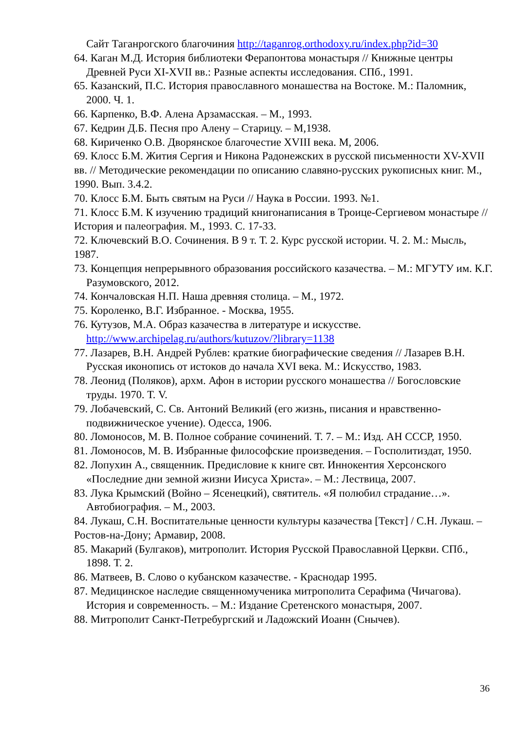Сайт Таганрогского благочиния http://taganrog.orthodoxy.ru/index.php?id=30
64. Каган М.Д. История библиотеки Ферапонтова монастыря // Книжные центры Древней Руси XI-XVII вв.: Разные аспекты исследования. СПб., 1991.
65. Казанский, П.С. История православного монашества на Востоке. М.: Паломник, 2000. Ч. 1.
66. Карпенко, В.Ф. Алена Арзамасская. – М., 1993.
67. Кедрин Д.Б. Песня про Алену – Старицу. – М,1938.
68. Кириченко О.В. Дворянское благочестие XVIII века. М, 2006.
69. Клосс Б.М. Жития Сергия и Никона Радонежских в русской письменности XV-XVII вв. // Методические рекомендации по описанию славяно-русских рукописных книг. М., 1990. Вып. 3.4.2.
70. Клосс Б.М. Быть святым на Руси // Наука в России. 1993. №1.
71. Клосс Б.М. К изучению традиций книгонаписания в Троице-Сергиевом монастыре // История и палеография. М., 1993. С. 17-33.
72. Ключевский В.О. Сочинения. В 9 т. Т. 2. Курс русской истории. Ч. 2. М.: Мысль, 1987.
73. Концепция непрерывного образования российского казачества. – М.: МГУТУ им. К.Г. Разумовского, 2012.
74. Кончаловская Н.П. Наша древняя столица. – М., 1972.
75. Короленко, В.Г. Избранное. - Москва, 1955.
76. Кутузов, М.А. Образ казачества в литературе и искусстве. http://www.archipelag.ru/authors/kutuzov/?library=1138
77. Лазарев, В.Н. Андрей Рублев: краткие биографические сведения // Лазарев В.Н. Русская иконопись от истоков до начала XVI века. М.: Искусство, 1983.
78. Леонид (Поляков), архм. Афон в истории русского монашества // Богословские труды. 1970. Т. V.
79. Лобачевский, С. Св. Антоний Великий (его жизнь, писания и нравственно-подвижническое учение). Одесса, 1906.
80. Ломоносов, М. В. Полное собрание сочинений. Т. 7. – М.: Изд. АН СССР, 1950.
81. Ломоносов, М. В. Избранные философские произведения. – Госполитиздат, 1950.
82. Лопухин А., священник. Предисловие к книге свт. Иннокентия Херсонского «Последние дни земной жизни Иисуса Христа». – М.: Лествица, 2007.
83. Лука Крымский (Войно – Ясенецкий), святитель. «Я полюбил страдание…». Автобиография. – М., 2003.
84. Лукаш, С.Н. Воспитательные ценности культуры казачества [Текст] / С.Н. Лукаш. – Ростов-на-Дону; Армавир, 2008.
85. Макарий (Булгаков), митрополит. История Русской Православной Церкви. СПб., 1898. Т. 2.
86. Матвеев, В. Слово о кубанском казачестве. - Краснодар 1995.
87. Медицинское наследие священномученика митрополита Серафима (Чичагова). История и современность. – М.: Издание Сретенского монастыря, 2007.
88. Митрополит Санкт-Петребургский и Ладожский Иоанн (Снычев).
36